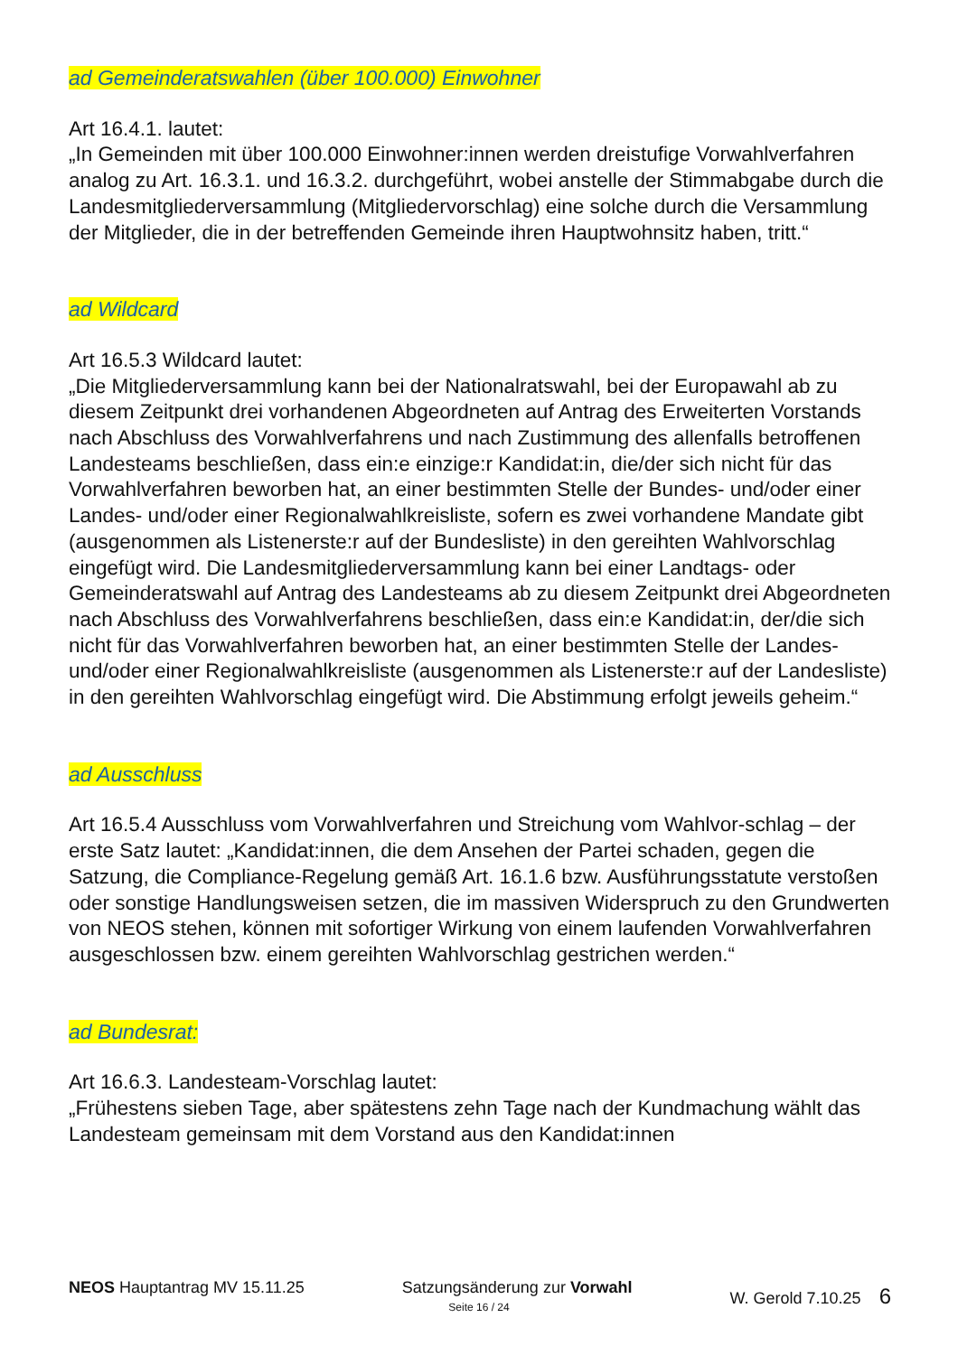ad Gemeinderatswahlen (über 100.000) Einwohner
Art 16.4.1. lautet:
„In Gemeinden mit über 100.000 Einwohner:innen werden dreistufige Vorwahlverfahren analog zu Art. 16.3.1. und 16.3.2. durchgeführt, wobei anstelle der Stimmabgabe durch die Landesmitgliederversammlung (Mitgliedervorschlag) eine solche durch die Versammlung der Mitglieder, die in der betreffenden Gemeinde ihren Hauptwohnsitz haben, tritt.“
ad Wildcard
Art 16.5.3 Wildcard lautet:
„Die Mitgliederversammlung kann bei der Nationalratswahl, bei der Europawahl ab zu diesem Zeitpunkt drei vorhandenen Abgeordneten auf Antrag des Erweiterten Vorstands nach Abschluss des Vorwahlverfahrens und nach Zustimmung des allenfalls betroffenen Landesteams beschließen, dass ein:e einzige:r Kandidat:in, die/der sich nicht für das Vorwahlverfahren beworben hat, an einer bestimmten Stelle der Bundes- und/oder einer Landes- und/oder einer Regionalwahlkreisliste, sofern es zwei vorhandene Mandate gibt (ausgenommen als Listenerste:r auf der Bundesliste) in den gereihten Wahlvorschlag eingefügt wird. Die Landesmitgliederversammlung kann bei einer Landtags- oder Gemeinderatswahl auf Antrag des Landesteams ab zu diesem Zeitpunkt drei Abgeordneten nach Abschluss des Vorwahlverfahrens beschließen, dass ein:e Kandidat:in, der/die sich nicht für das Vorwahlverfahren beworben hat, an einer bestimmten Stelle der Landes- und/oder einer Regionalwahlkreisliste (ausgenommen als Listenerste:r auf der Landesliste) in den gereihten Wahlvorschlag eingefügt wird. Die Abstimmung erfolgt jeweils geheim.“
ad Ausschluss
Art 16.5.4 Ausschluss vom Vorwahlverfahren und Streichung vom Wahlvor-schlag – der erste Satz lautet: „Kandidat:innen, die dem Ansehen der Partei schaden, gegen die Satzung, die Compliance-Regelung gemäß Art. 16.1.6 bzw. Ausführungsstatute verstoßen oder sonstige Handlungsweisen setzen, die im massiven Widerspruch zu den Grundwerten von NEOS stehen, können mit sofortiger Wirkung von einem laufenden Vorwahlverfahren ausgeschlossen bzw. einem gereihten Wahlvorschlag gestrichen werden.“
ad Bundesrat:
Art 16.6.3. Landesteam-Vorschlag lautet:
„Frühestens sieben Tage, aber spätestens zehn Tage nach der Kundmachung wählt das Landesteam gemeinsam mit dem Vorstand aus den Kandidat:innen
NEOS Hauptantrag MV 15.11.25 Satzungsänderung zur Vorwahl W. Gerold 7.10.25 6
Seite 16 / 24